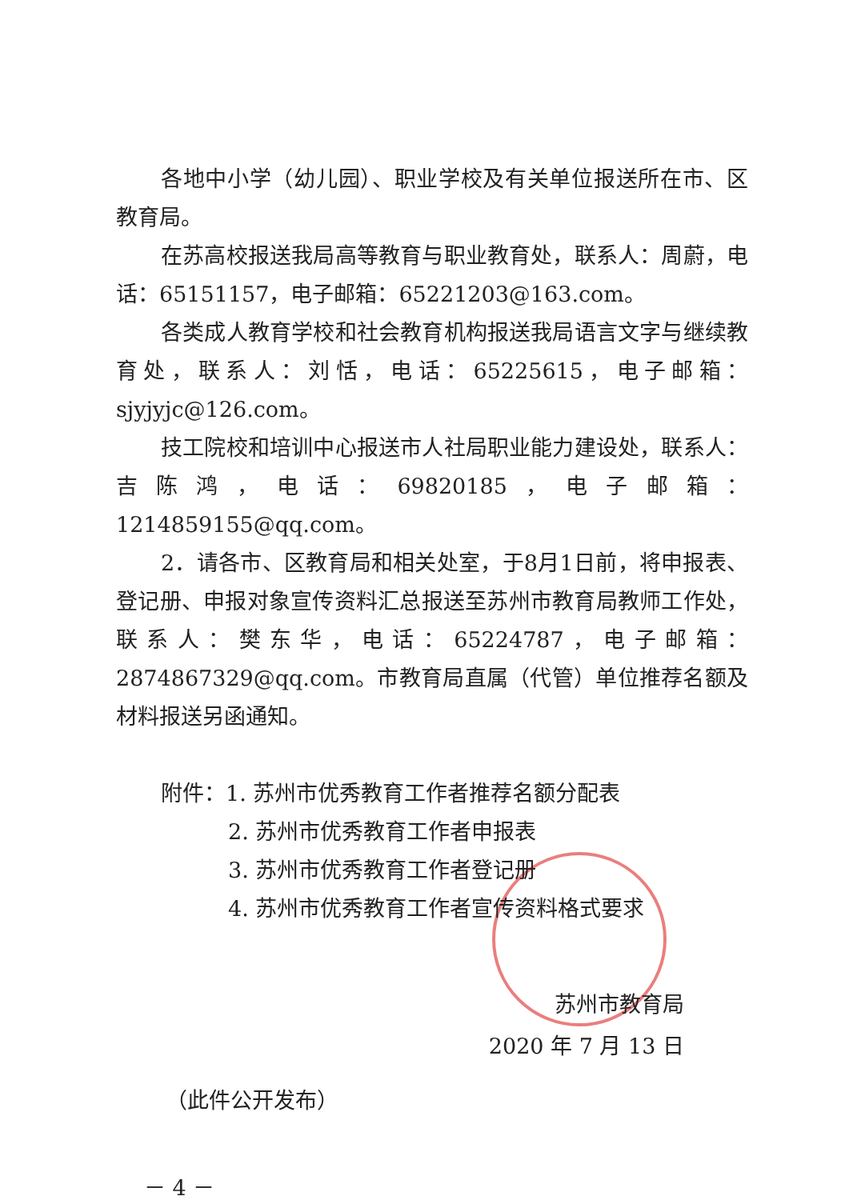各地中小学（幼儿园）、职业学校及有关单位报送所在市、区教育局。
在苏高校报送我局高等教育与职业教育处，联系人：周蔚，电话：65151157，电子邮箱：65221203@163.com。
各类成人教育学校和社会教育机构报送我局语言文字与继续教育处，联系人：刘恬，电话：65225615，电子邮箱：sjyjyjc@126.com。
技工院校和培训中心报送市人社局职业能力建设处，联系人：吉陈鸿，电话：69820185，电子邮箱：1214859155@qq.com。
2．请各市、区教育局和相关处室，于8月1日前，将申报表、登记册、申报对象宣传资料汇总报送至苏州市教育局教师工作处，联系人：樊东华，电话：65224787，电子邮箱：2874867329@qq.com。市教育局直属（代管）单位推荐名额及材料报送另函通知。
附件：1. 苏州市优秀教育工作者推荐名额分配表
2. 苏州市优秀教育工作者申报表
3. 苏州市优秀教育工作者登记册
4. 苏州市优秀教育工作者宣传资料格式要求
苏州市教育局
2020 年 7 月 13 日
（此件公开发布）
－ 4 －